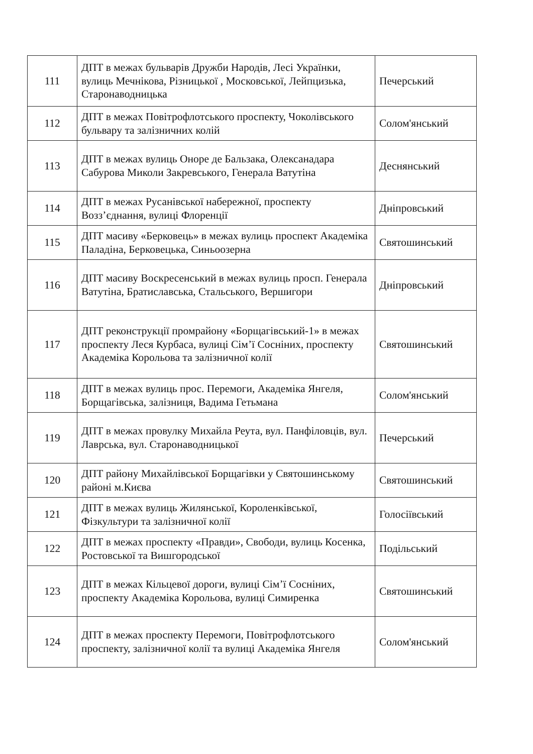| 111 | ДПТ в межах бульварів Дружби Народів, Лесі Українки, вулиць Мечнікова, Різницької , Московської, Лейпцизька, Старонаводницька | Печерський |
| 112 | ДПТ в межах Повітрофлотського проспекту, Чоколівського бульвару та залізничних колій | Солом'янський |
| 113 | ДПТ в межах вулиць Оноре де Бальзака, Олексанадара Сабурова Миколи Закревського, Генерала Ватутіна | Деснянський |
| 114 | ДПТ в межах Русанівської набережної, проспекту Возз’єднання, вулиці Флоренції | Дніпровський |
| 115 | ДПТ масиву «Берковець» в межах вулиць проспект Академіка Паладіна, Берковецька, Синьоозерна | Святошинський |
| 116 | ДПТ масиву Воскресенський в межах вулиць просп. Генерала Ватутіна, Братиславська, Стальського, Вершигори | Дніпровський |
| 117 | ДПТ реконструкції промрайону «Борщагівський-1» в межах проспекту Леся Курбаса, вулиці Сім’ї Сосніних, проспекту Академіка Корольова та залізничної колії | Святошинський |
| 118 | ДПТ в межах вулиць прос. Перемоги, Академіка Янгеля, Борщагівська, залізниця, Вадима Гетьмана | Солом'янський |
| 119 | ДПТ в межах провулку Михайла Реута, вул. Панфіловців, вул. Лаврська, вул. Старонаводницької | Печерський |
| 120 | ДПТ району Михайлівської Борщагівки у Святошинському районі м.Києва | Святошинський |
| 121 | ДПТ в межах вулиць Жилянської, Короленківської, Фізкультури та залізничної колії | Голосіївський |
| 122 | ДПТ в межах проспекту «Правди», Свободи, вулиць Косенка, Ростовської та Вишгородської | Подільський |
| 123 | ДПТ в межах Кільцевої дороги, вулиці Сім’ї Сосніних, проспекту Академіка Корольова, вулиці Симиренка | Святошинський |
| 124 | ДПТ в межах проспекту Перемоги, Повітрофлотського проспекту, залізничної колії та вулиці Академіка Янгеля | Солом'янський |